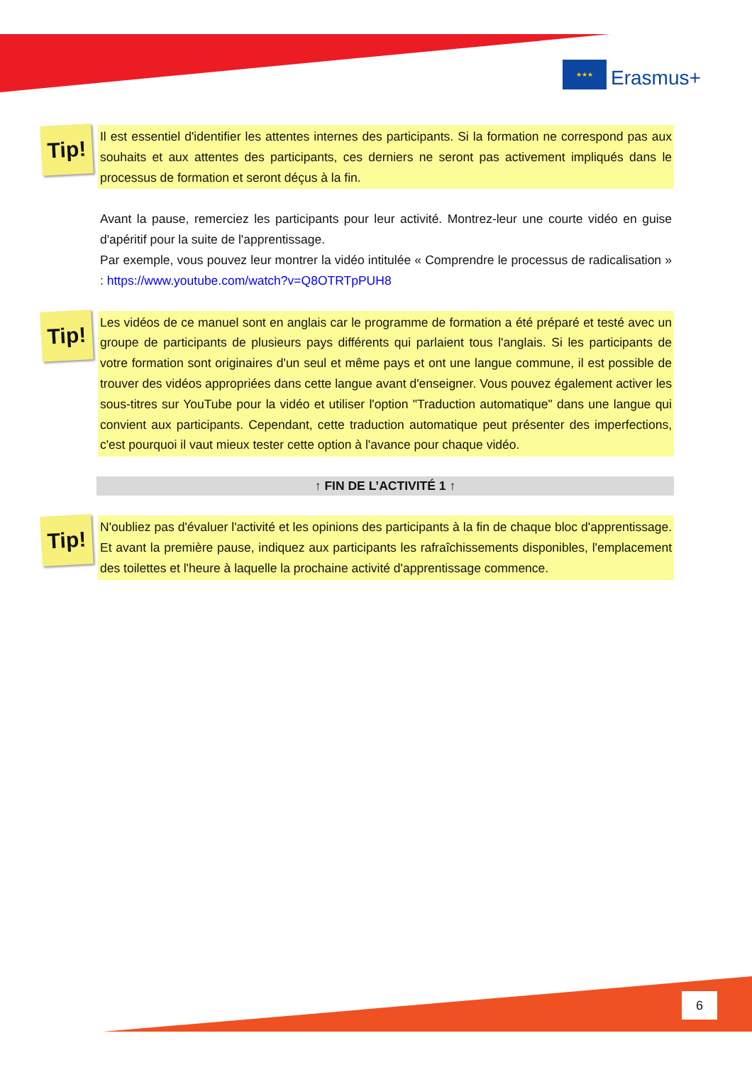★★★
Erasmus+
Tip!
Il est essentiel d'identifier les attentes internes des participants. Si la formation ne correspond pas aux souhaits et aux attentes des participants, ces derniers ne seront pas activement impliqués dans le processus de formation et seront déçus à la fin.
Avant la pause, remerciez les participants pour leur activité. Montrez-leur une courte vidéo en guise d'apéritif pour la suite de l'apprentissage.
Par exemple, vous pouvez leur montrer la vidéo intitulée « Comprendre le processus de radicalisation » : https://www.youtube.com/watch?v=Q8OTRTpPUH8
Tip!
Les vidéos de ce manuel sont en anglais car le programme de formation a été préparé et testé avec un groupe de participants de plusieurs pays différents qui parlaient tous l'anglais. Si les participants de votre formation sont originaires d'un seul et même pays et ont une langue commune, il est possible de trouver des vidéos appropriées dans cette langue avant d'enseigner. Vous pouvez également activer les sous-titres sur YouTube pour la vidéo et utiliser l'option "Traduction automatique" dans une langue qui convient aux participants. Cependant, cette traduction automatique peut présenter des imperfections, c'est pourquoi il vaut mieux tester cette option à l'avance pour chaque vidéo.
↑ FIN DE L’ACTIVITÉ 1 ↑
Tip!
N'oubliez pas d'évaluer l'activité et les opinions des participants à la fin de chaque bloc d'apprentissage. Et avant la première pause, indiquez aux participants les rafraîchissements disponibles, l'emplacement des toilettes et l'heure à laquelle la prochaine activité d'apprentissage commence.
6